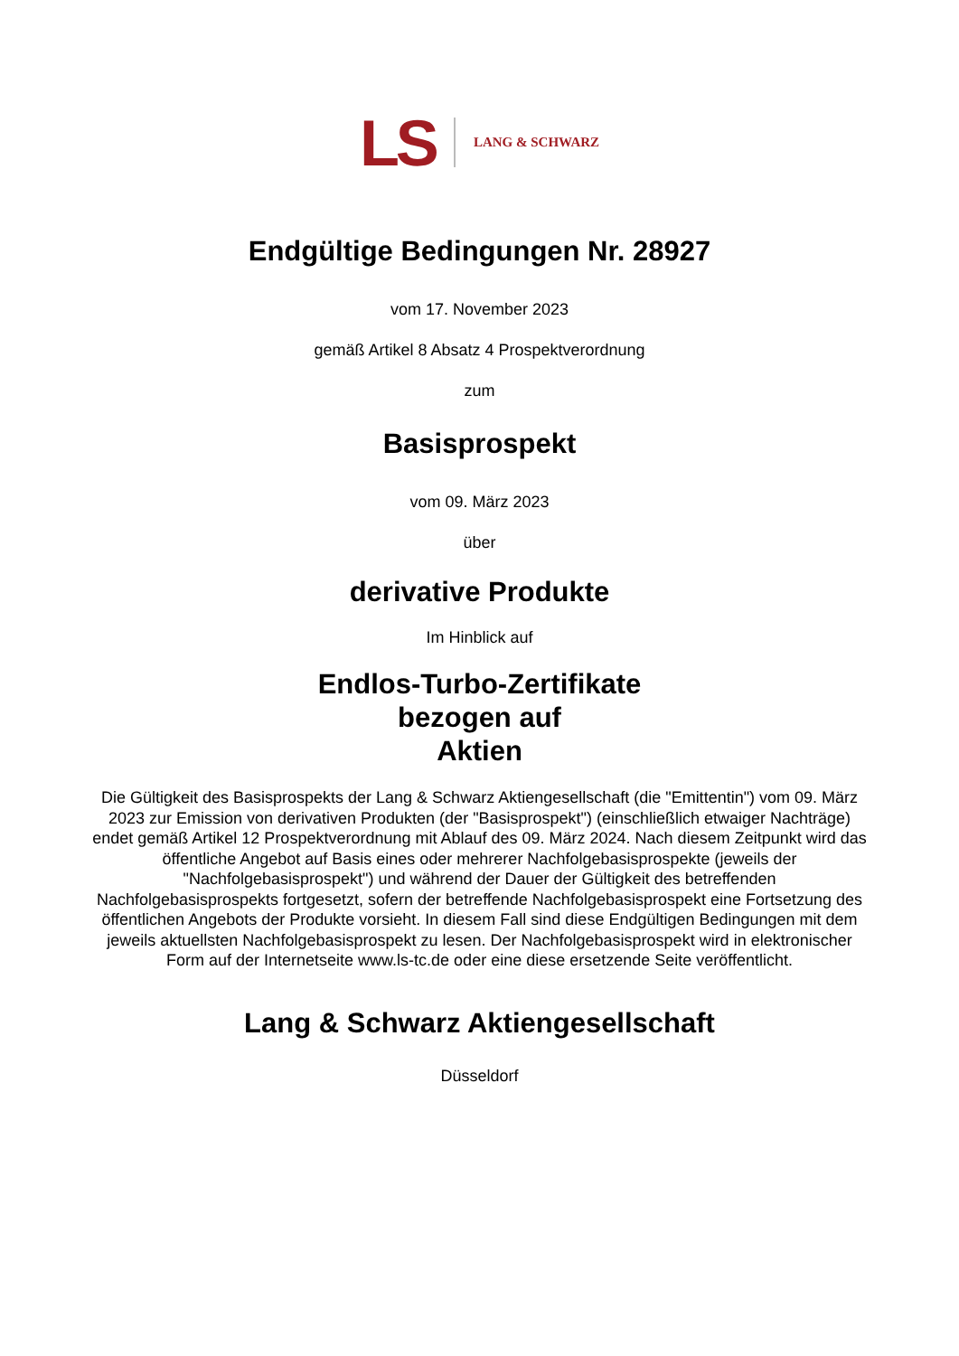LS LANG & SCHWARZ
Endgültige Bedingungen Nr. 28927
vom 17. November 2023
gemäß Artikel 8 Absatz 4 Prospektverordnung
zum
Basisprospekt
vom 09. März 2023
über
derivative Produkte
Im Hinblick auf
Endlos-Turbo-Zertifikate
bezogen auf
Aktien
Die Gültigkeit des Basisprospekts der Lang & Schwarz Aktiengesellschaft (die "Emittentin") vom 09. März 2023 zur Emission von derivativen Produkten (der "Basisprospekt") (einschließlich etwaiger Nachträge) endet gemäß Artikel 12 Prospektverordnung mit Ablauf des 09. März 2024. Nach diesem Zeitpunkt wird das öffentliche Angebot auf Basis eines oder mehrerer Nachfolgebasisprospekte (jeweils der "Nachfolgebasisprospekt") und während der Dauer der Gültigkeit des betreffenden Nachfolgebasisprospekts fortgesetzt, sofern der betreffende Nachfolgebasisprospekt eine Fortsetzung des öffentlichen Angebots der Produkte vorsieht. In diesem Fall sind diese Endgültigen Bedingungen mit dem jeweils aktuellsten Nachfolgebasisprospekt zu lesen. Der Nachfolgebasisprospekt wird in elektronischer Form auf der Internetseite www.ls-tc.de oder eine diese ersetzende Seite veröffentlicht.
Lang & Schwarz Aktiengesellschaft
Düsseldorf